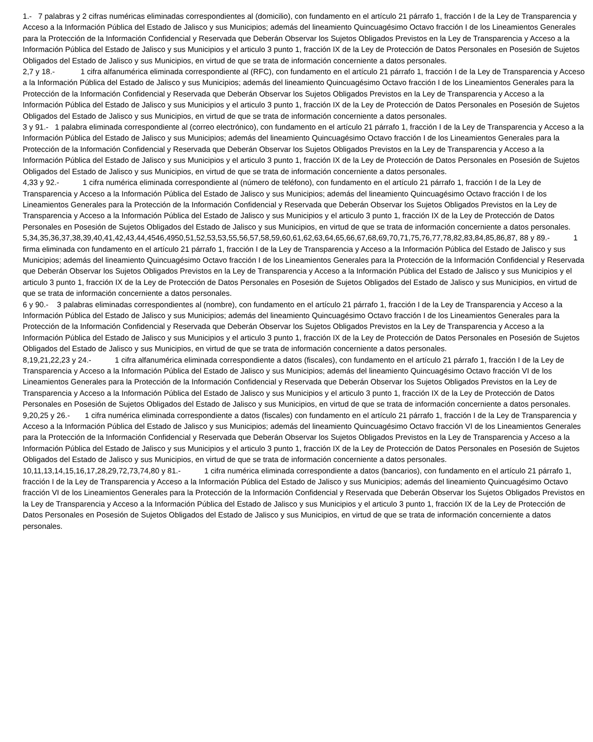1.- 7 palabras y 2 cifras numéricas eliminadas correspondientes al (domicilio), con fundamento en el artículo 21 párrafo 1, fracción I de la Ley de Transparencia y Acceso a la Información Pública del Estado de Jalisco y sus Municipios; además del lineamiento Quincuagésimo Octavo fracción I de los Lineamientos Generales para la Protección de la Información Confidencial y Reservada que Deberán Observar los Sujetos Obligados Previstos en la Ley de Transparencia y Acceso a la Información Pública del Estado de Jalisco y sus Municipios y el articulo 3 punto 1, fracción IX de la Ley de Protección de Datos Personales en Posesión de Sujetos Obligados del Estado de Jalisco y sus Municipios, en virtud de que se trata de información concerniente a datos personales.
2,7 y 18.- 1 cifra alfanumérica eliminada correspondiente al (RFC), con fundamento en el artículo 21 párrafo 1, fracción I de la Ley de Transparencia y Acceso a la Información Pública del Estado de Jalisco y sus Municipios; además del lineamiento Quincuagésimo Octavo fracción I de los Lineamientos Generales para la Protección de la Información Confidencial y Reservada que Deberán Observar los Sujetos Obligados Previstos en la Ley de Transparencia y Acceso a la Información Pública del Estado de Jalisco y sus Municipios y el articulo 3 punto 1, fracción IX de la Ley de Protección de Datos Personales en Posesión de Sujetos Obligados del Estado de Jalisco y sus Municipios, en virtud de que se trata de información concerniente a datos personales.
3 y 91.- 1 palabra eliminada correspondiente al (correo electrónico), con fundamento en el artículo 21 párrafo 1, fracción I de la Ley de Transparencia y Acceso a la Información Pública del Estado de Jalisco y sus Municipios; además del lineamiento Quincuagésimo Octavo fracción I de los Lineamientos Generales para la Protección de la Información Confidencial y Reservada que Deberán Observar los Sujetos Obligados Previstos en la Ley de Transparencia y Acceso a la Información Pública del Estado de Jalisco y sus Municipios y el articulo 3 punto 1, fracción IX de la Ley de Protección de Datos Personales en Posesión de Sujetos Obligados del Estado de Jalisco y sus Municipios, en virtud de que se trata de información concerniente a datos personales.
4,33 y 92.- 1 cifra numérica eliminada correspondiente al (número de teléfono), con fundamento en el artículo 21 párrafo 1, fracción I de la Ley de Transparencia y Acceso a la Información Pública del Estado de Jalisco y sus Municipios; además del lineamiento Quincuagésimo Octavo fracción I de los Lineamientos Generales para la Protección de la Información Confidencial y Reservada que Deberán Observar los Sujetos Obligados Previstos en la Ley de Transparencia y Acceso a la Información Pública del Estado de Jalisco y sus Municipios y el articulo 3 punto 1, fracción IX de la Ley de Protección de Datos Personales en Posesión de Sujetos Obligados del Estado de Jalisco y sus Municipios, en virtud de que se trata de información concerniente a datos personales.
5,34,35,36,37,38,39,40,41,42,43,44,4546,4950,51,52,53,53,55,56,57,58,59,60,61,62,63,64,65,66,67,68,69,70,71,75,76,77,78,82,83,84,85,86,87, 88 y 89.- 1 firma eliminada con fundamento en el artículo 21 párrafo 1, fracción I de la Ley de Transparencia y Acceso a la Información Pública del Estado de Jalisco y sus Municipios; además del lineamiento Quincuagésimo Octavo fracción I de los Lineamientos Generales para la Protección de la Información Confidencial y Reservada que Deberán Observar los Sujetos Obligados Previstos en la Ley de Transparencia y Acceso a la Información Pública del Estado de Jalisco y sus Municipios y el articulo 3 punto 1, fracción IX de la Ley de Protección de Datos Personales en Posesión de Sujetos Obligados del Estado de Jalisco y sus Municipios, en virtud de que se trata de información concerniente a datos personales.
6 y 90.- 3 palabras eliminadas correspondientes al (nombre), con fundamento en el artículo 21 párrafo 1, fracción I de la Ley de Transparencia y Acceso a la Información Pública del Estado de Jalisco y sus Municipios; además del lineamiento Quincuagésimo Octavo fracción I de los Lineamientos Generales para la Protección de la Información Confidencial y Reservada que Deberán Observar los Sujetos Obligados Previstos en la Ley de Transparencia y Acceso a la Información Pública del Estado de Jalisco y sus Municipios y el articulo 3 punto 1, fracción IX de la Ley de Protección de Datos Personales en Posesión de Sujetos Obligados del Estado de Jalisco y sus Municipios, en virtud de que se trata de información concerniente a datos personales.
8,19,21,22,23 y 24.- 1 cifra alfanumérica eliminada correspondiente a datos (fiscales), con fundamento en el artículo 21 párrafo 1, fracción I de la Ley de Transparencia y Acceso a la Información Pública del Estado de Jalisco y sus Municipios; además del lineamiento Quincuagésimo Octavo fracción VI de los Lineamientos Generales para la Protección de la Información Confidencial y Reservada que Deberán Observar los Sujetos Obligados Previstos en la Ley de Transparencia y Acceso a la Información Pública del Estado de Jalisco y sus Municipios y el articulo 3 punto 1, fracción IX de la Ley de Protección de Datos Personales en Posesión de Sujetos Obligados del Estado de Jalisco y sus Municipios, en virtud de que se trata de información concerniente a datos personales.
9,20,25 y 26.- 1 cifra numérica eliminada correspondiente a datos (fiscales) con fundamento en el artículo 21 párrafo 1, fracción I de la Ley de Transparencia y Acceso a la Información Pública del Estado de Jalisco y sus Municipios; además del lineamiento Quincuagésimo Octavo fracción VI de los Lineamientos Generales para la Protección de la Información Confidencial y Reservada que Deberán Observar los Sujetos Obligados Previstos en la Ley de Transparencia y Acceso a la Información Pública del Estado de Jalisco y sus Municipios y el articulo 3 punto 1, fracción IX de la Ley de Protección de Datos Personales en Posesión de Sujetos Obligados del Estado de Jalisco y sus Municipios, en virtud de que se trata de información concerniente a datos personales.
10,11,13,14,15,16,17,28,29,72,73,74,80 y 81.- 1 cifra numérica eliminada correspondiente a datos (bancarios), con fundamento en el artículo 21 párrafo 1, fracción I de la Ley de Transparencia y Acceso a la Información Pública del Estado de Jalisco y sus Municipios; además del lineamiento Quincuagésimo Octavo fracción VI de los Lineamientos Generales para la Protección de la Información Confidencial y Reservada que Deberán Observar los Sujetos Obligados Previstos en la Ley de Transparencia y Acceso a la Información Pública del Estado de Jalisco y sus Municipios y el articulo 3 punto 1, fracción IX de la Ley de Protección de Datos Personales en Posesión de Sujetos Obligados del Estado de Jalisco y sus Municipios, en virtud de que se trata de información concerniente a datos personales.